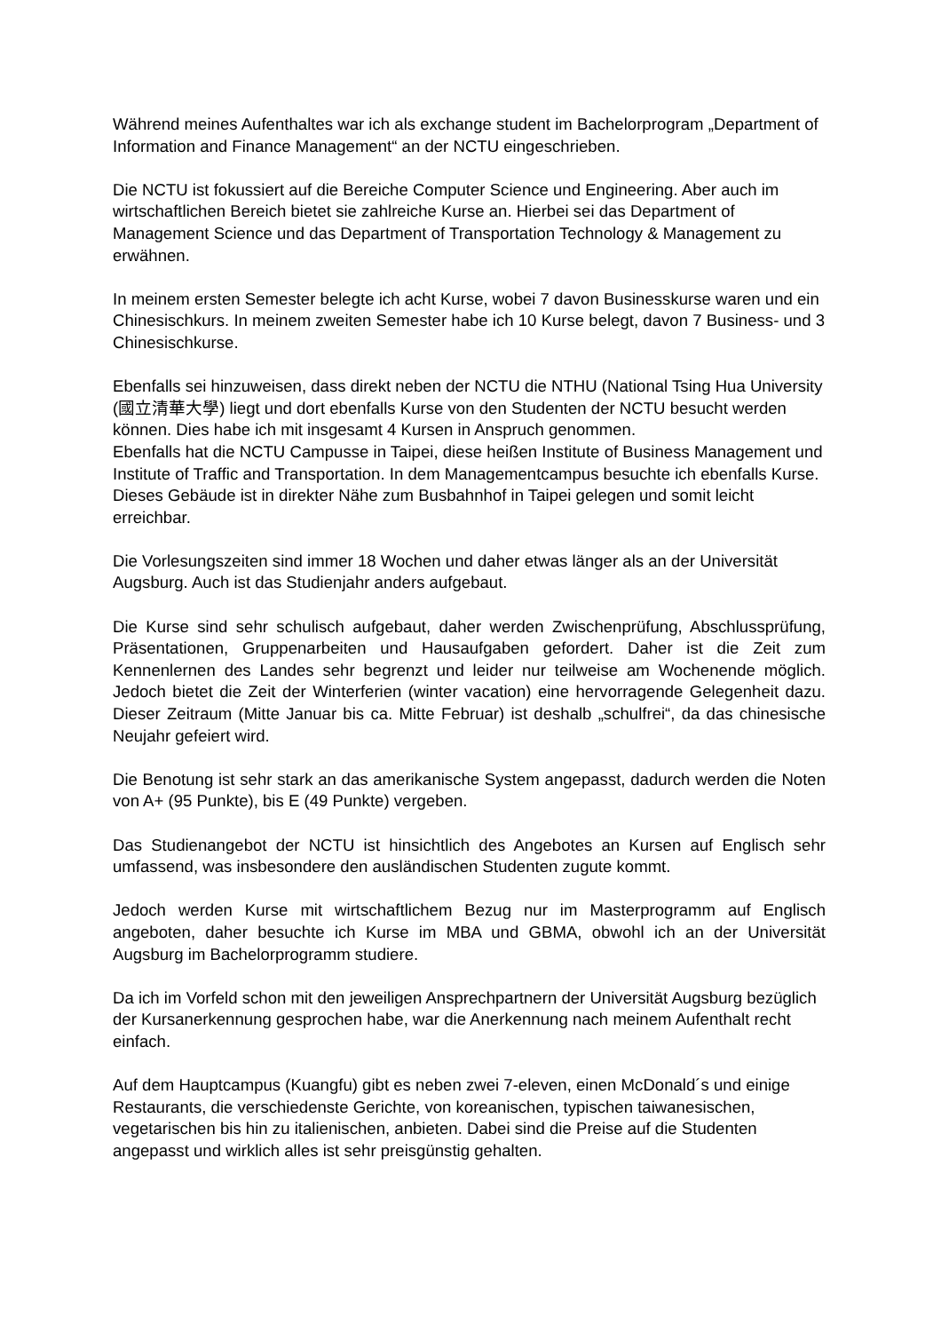Während meines Aufenthaltes war ich als exchange student im Bachelorprogram „Department of Information and Finance Management“ an der NCTU eingeschrieben.
Die NCTU ist fokussiert auf die Bereiche Computer Science und Engineering. Aber auch im wirtschaftlichen Bereich bietet sie zahlreiche Kurse an. Hierbei sei das Department of Management Science und das Department of Transportation Technology & Management zu erwähnen.
In meinem ersten Semester belegte ich acht Kurse, wobei 7 davon Businesskurse waren und ein Chinesischkurs. In meinem zweiten Semester habe ich 10 Kurse belegt, davon 7 Business- und 3 Chinesischkurse.
Ebenfalls sei hinzuweisen, dass direkt neben der NCTU die NTHU (National Tsing Hua University (國立清華大學) liegt und dort ebenfalls Kurse von den Studenten der NCTU besucht werden können. Dies habe ich mit insgesamt 4 Kursen in Anspruch genommen.
Ebenfalls hat die NCTU Campusse in Taipei, diese heißen Institute of Business Management und Institute of Traffic and Transportation. In dem Managementcampus besuchte ich ebenfalls Kurse. Dieses Gebäude ist in direkter Nähe zum Busbahnhof in Taipei gelegen und somit leicht erreichbar.
Die Vorlesungszeiten sind immer 18 Wochen und daher etwas länger als an der Universität Augsburg. Auch ist das Studienjahr anders aufgebaut.
Die Kurse sind sehr schulisch aufgebaut, daher werden Zwischenprüfung, Abschlussprüfung, Präsentationen, Gruppenarbeiten und Hausaufgaben gefordert. Daher ist die Zeit zum Kennenlernen des Landes sehr begrenzt und leider nur teilweise am Wochenende möglich. Jedoch bietet die Zeit der Winterferien (winter vacation) eine hervorragende Gelegenheit dazu. Dieser Zeitraum (Mitte Januar bis ca. Mitte Februar) ist deshalb „schulfrei“, da das chinesische Neujahr gefeiert wird.
Die Benotung ist sehr stark an das amerikanische System angepasst, dadurch werden die Noten von A+ (95 Punkte), bis E (49 Punkte) vergeben.
Das Studienangebot der NCTU ist hinsichtlich des Angebotes an Kursen auf Englisch sehr umfassend, was insbesondere den ausländischen Studenten zugute kommt.
Jedoch werden Kurse mit wirtschaftlichem Bezug nur im Masterprogramm auf Englisch angeboten, daher besuchte ich Kurse im MBA und GBMA, obwohl ich an der Universität Augsburg im Bachelorprogramm studiere.
Da ich im Vorfeld schon mit den jeweiligen Ansprechpartnern der Universität Augsburg bezüglich der Kursanerkennung gesprochen habe, war die Anerkennung nach meinem Aufenthalt recht einfach.
Auf dem Hauptcampus (Kuangfu) gibt es neben zwei 7-eleven, einen McDonald´s und einige Restaurants, die verschiedenste Gerichte, von koreanischen, typischen taiwanesischen, vegetarischen bis hin zu italienischen, anbieten. Dabei sind die Preise auf die Studenten angepasst und wirklich alles ist sehr preisgünstig gehalten.